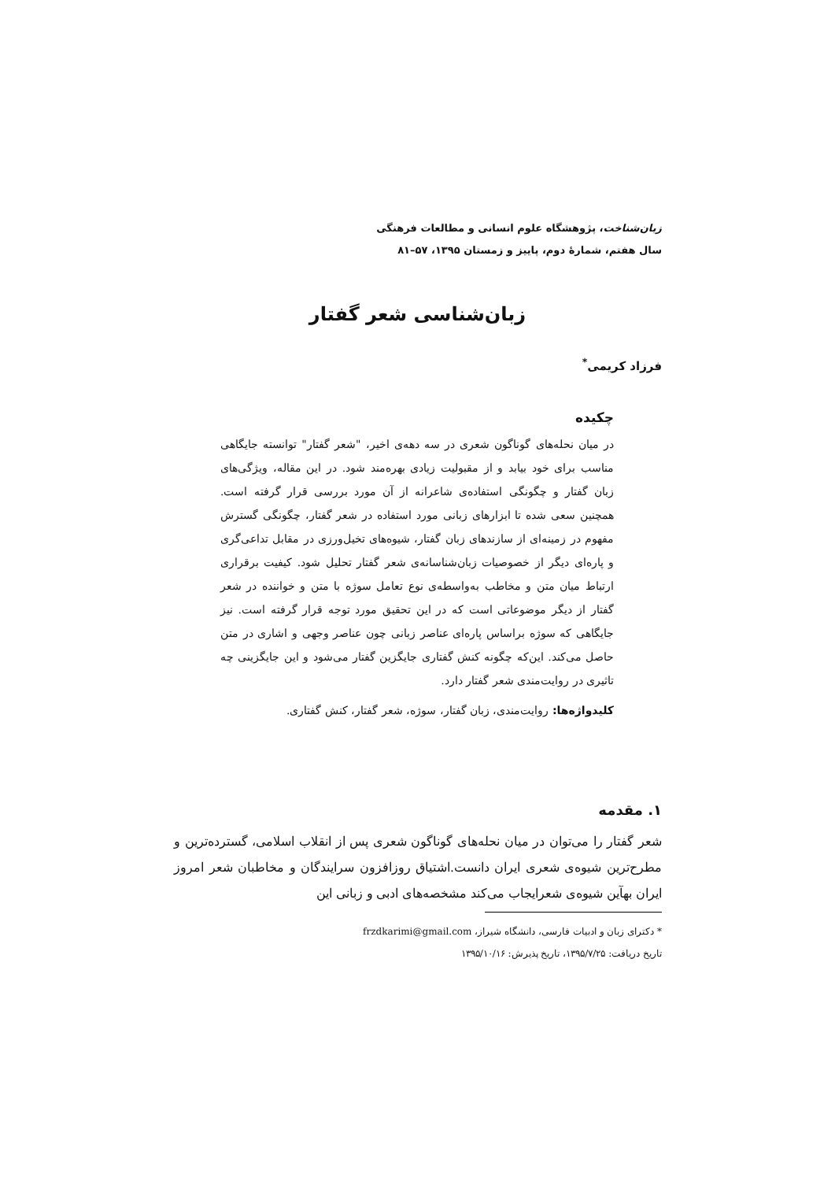زبان‌شناخت، پژوهشگاه علوم انسانی و مطالعات فرهنگی
سال هفتم، شمارهٔ دوم، پاییز و زمستان ۱۳۹۵، ۵۷–۸۱
زبان‌شناسی شعر گفتار
فرزاد کریمی<sup>*</sup>
چکیده
در میان نحله‌های گوناگون شعری در سه دهه‌ی اخیر، "شعر گفتار" توانسته جایگاهی مناسب برای خود بیابد و از مقبولیت زیادی بهره‌مند شود. در این مقاله، ویژگی‌های زبان گفتار و چگونگی استفاده‌ی شاعرانه از آن مورد بررسی قرار گرفته است. همچنین سعی شده تا ابزارهای زبانی مورد استفاده در شعر گفتار، چگونگی گسترش مفهوم در زمینه‌ای از سازندهای زبان گفتار، شیوه‌های تخیل‌ورزی در مقابل تداعی‌گری و پاره‌ای دیگر از خصوصیات زبان‌شناسانه‌ی شعر گفتار تحلیل شود. کیفیت برقراری ارتباط میان متن و مخاطب به‌واسطه‌ی نوع تعامل سوژه با متن و خواننده در شعر گفتار از دیگر موضوعاتی است که در این تحقیق مورد توجه قرار گرفته است. نیز جایگاهی که سوژه براساس پاره‌ای عناصر زبانی چون عناصر وجهی و اشاری در متن حاصل می‌کند. این‌که چگونه کنش گفتاری جایگزین گفتار می‌شود و این جایگزینی چه تاثیری در روایت‌مندی شعر گفتار دارد.
کلیدواژه‌ها: روایت‌مندی، زبان گفتار، سوژه، شعر گفتار، کنش گفتاری.
۱. مقدمه
شعر گفتار را می‌توان در میان نحله‌های گوناگون شعری پس از انقلاب اسلامی، گسترده‌ترین و مطرح‌ترین شیوه‌ی شعری ایران دانست.اشتیاق روزافزون سرایندگان و مخاطبان شعر امروز ایران بهآین شیوه‌ی شعرایجاب می‌کند مشخصه‌های ادبی و زبانی این
* دکترای زبان و ادبیات فارسی، دانشگاه شیراز، frzdkarimi@gmail.com
تاریخ دریافت: ۱۳۹۵/۷/۲۵، تاریخ پذیرش: ۱۳۹۵/۱۰/۱۶